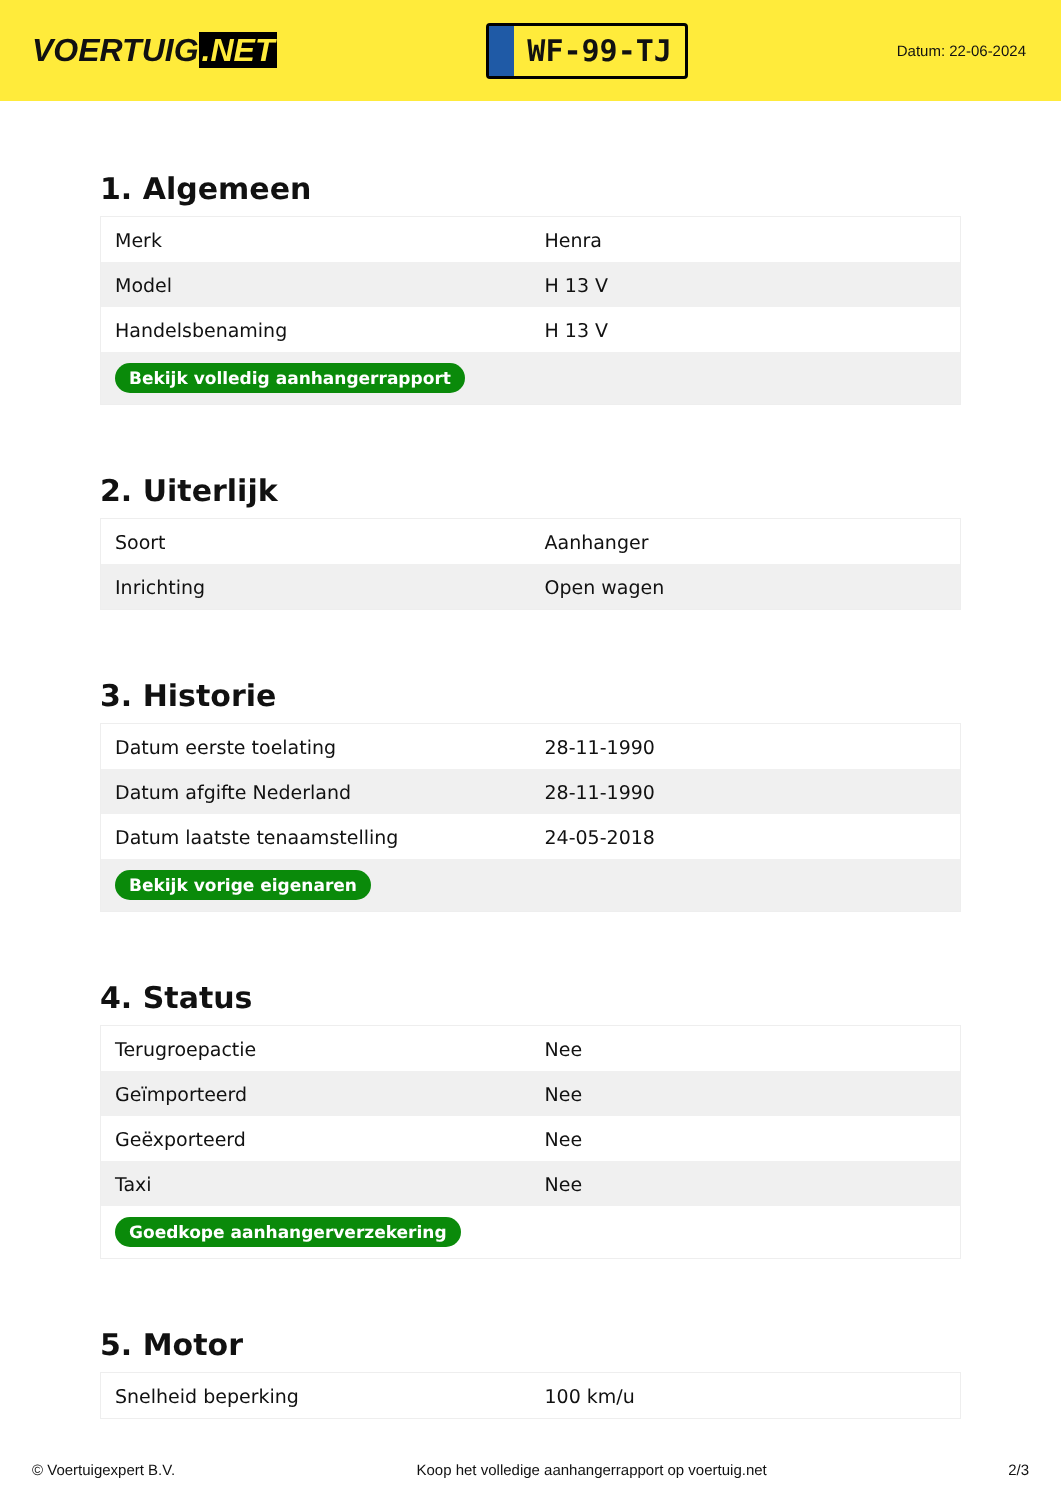VOERTUIG.NET
WF-99-TJ
Datum: 22-06-2024
1. Algemeen
| Merk | Henra |
| Model | H 13 V |
| Handelsbenaming | H 13 V |
| Bekijk volledig aanhangerrapport | |
2. Uiterlijk
| Soort | Aanhanger |
| Inrichting | Open wagen |
3. Historie
| Datum eerste toelating | 28-11-1990 |
| Datum afgifte Nederland | 28-11-1990 |
| Datum laatste tenaamstelling | 24-05-2018 |
| Bekijk vorige eigenaren | |
4. Status
| Terugroepactie | Nee |
| Geïmporteerd | Nee |
| Geëxporteerd | Nee |
| Taxi | Nee |
| Goedkope aanhangerverzekering | |
5. Motor
| Snelheid beperking | 100 km/u |
© Voertuigexpert B.V. Koop het volledige aanhangerrapport op voertuig.net 2/3